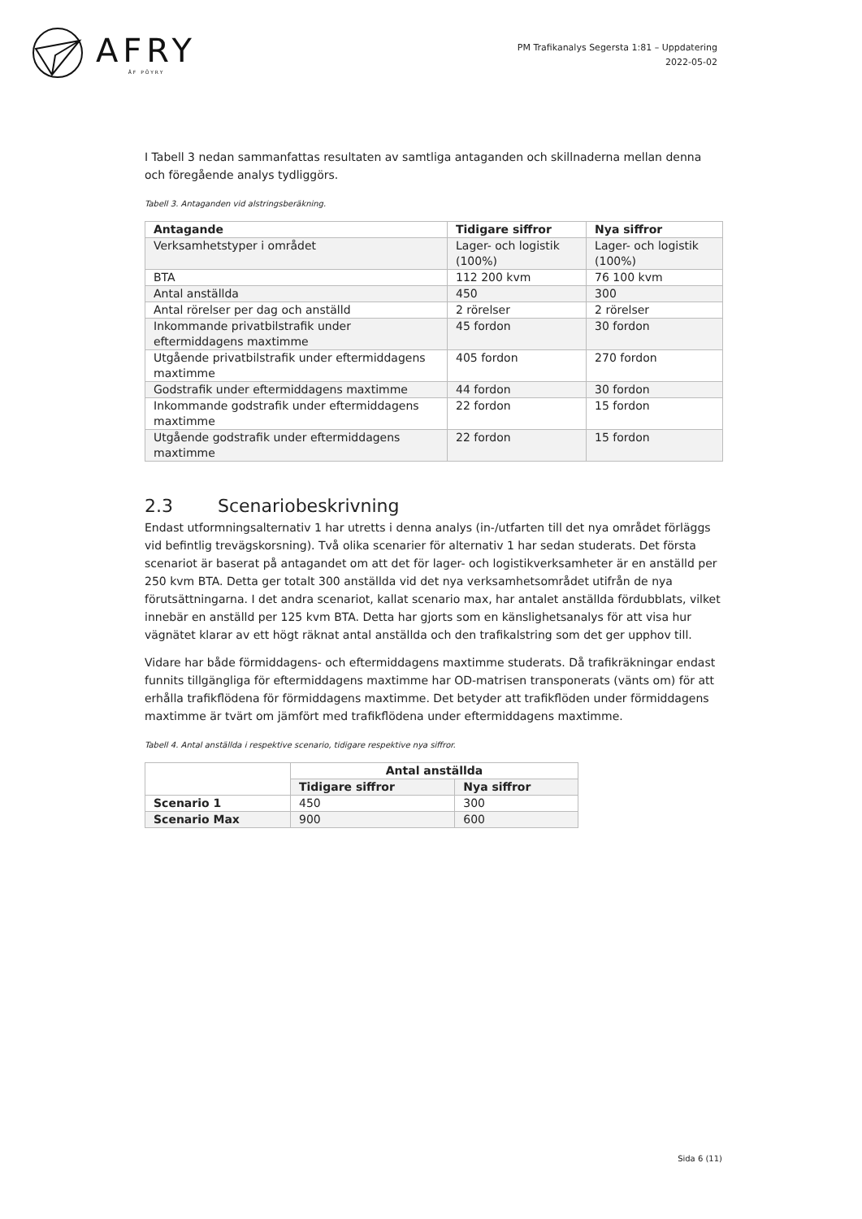AFRY
ÅF PÖYRY
PM Trafikanalys Segersta 1:81 – Uppdatering
2022-05-02
I Tabell 3 nedan sammanfattas resultaten av samtliga antaganden och skillnaderna mellan denna och föregående analys tydliggörs.
Tabell 3. Antaganden vid alstringsberäkning.
| Antagande | Tidigare siffror | Nya siffror |
| --- | --- | --- |
| Verksamhetstyper i området | Lager- och logistik (100%) | Lager- och logistik (100%) |
| BTA | 112 200 kvm | 76 100 kvm |
| Antal anställda | 450 | 300 |
| Antal rörelser per dag och anställd | 2 rörelser | 2 rörelser |
| Inkommande privatbilstrafik under eftermiddagens maxtimme | 45 fordon | 30 fordon |
| Utgående privatbilstrafik under eftermiddagens maxtimme | 405 fordon | 270 fordon |
| Godstrafik under eftermiddagens maxtimme | 44 fordon | 30 fordon |
| Inkommande godstrafik under eftermiddagens maxtimme | 22 fordon | 15 fordon |
| Utgående godstrafik under eftermiddagens maxtimme | 22 fordon | 15 fordon |
2.3 Scenariobeskrivning
Endast utformningsalternativ 1 har utretts i denna analys (in-/utfarten till det nya området förläggs vid befintlig trevägskorsning). Två olika scenarier för alternativ 1 har sedan studerats. Det första scenariot är baserat på antagandet om att det för lager- och logistikverksamheter är en anställd per 250 kvm BTA. Detta ger totalt 300 anställda vid det nya verksamhetsområdet utifrån de nya förutsättningarna. I det andra scenariot, kallat scenario max, har antalet anställda fördubblats, vilket innebär en anställd per 125 kvm BTA. Detta har gjorts som en känslighetsanalys för att visa hur vägnätet klarar av ett högt räknat antal anställda och den trafikalstring som det ger upphov till.
Vidare har både förmiddagens- och eftermiddagens maxtimme studerats. Då trafikräkningar endast funnits tillgängliga för eftermiddagens maxtimme har OD-matrisen transponerats (vänts om) för att erhålla trafikflödena för förmiddagens maxtimme. Det betyder att trafikflöden under förmiddagens maxtimme är tvärt om jämfört med trafikflödena under eftermiddagens maxtimme.
Tabell 4. Antal anställda i respektive scenario, tidigare respektive nya siffror.
| | Antal anställda | |
| --- | --- | --- |
| | Tidigare siffror | Nya siffror |
| Scenario 1 | 450 | 300 |
| Scenario Max | 900 | 600 |
Sida 6 (11)